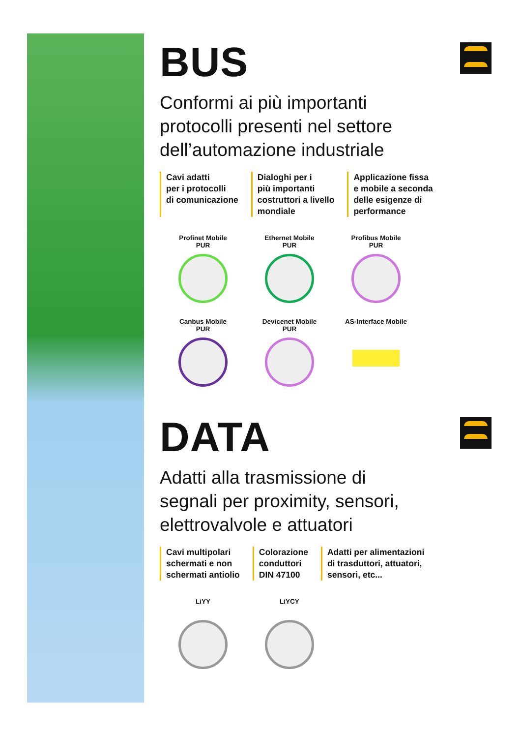BUS
Conformi ai più importanti
protocolli presenti nel settore
dell’automazione industriale
Cavi adatti
per i protocolli
di comunicazione
Dialoghi per i
più importanti
costruttori a livello
mondiale
Applicazione fissa
e mobile a seconda
delle esigenze di
performance
Profinet Mobile
PUR
Ethernet Mobile
PUR
Profibus Mobile
PUR
Canbus Mobile
PUR
Devicenet Mobile
PUR
AS-Interface Mobile
DATA
Adatti alla trasmissione di
segnali per proximity, sensori,
elettrovalvole e attuatori
Cavi multipolari
schermati e non
schermati antiolio
Colorazione
conduttori
DIN 47100
Adatti per alimentazioni
di trasduttori, attuatori,
sensori, etc...
LiYY
LiYCY